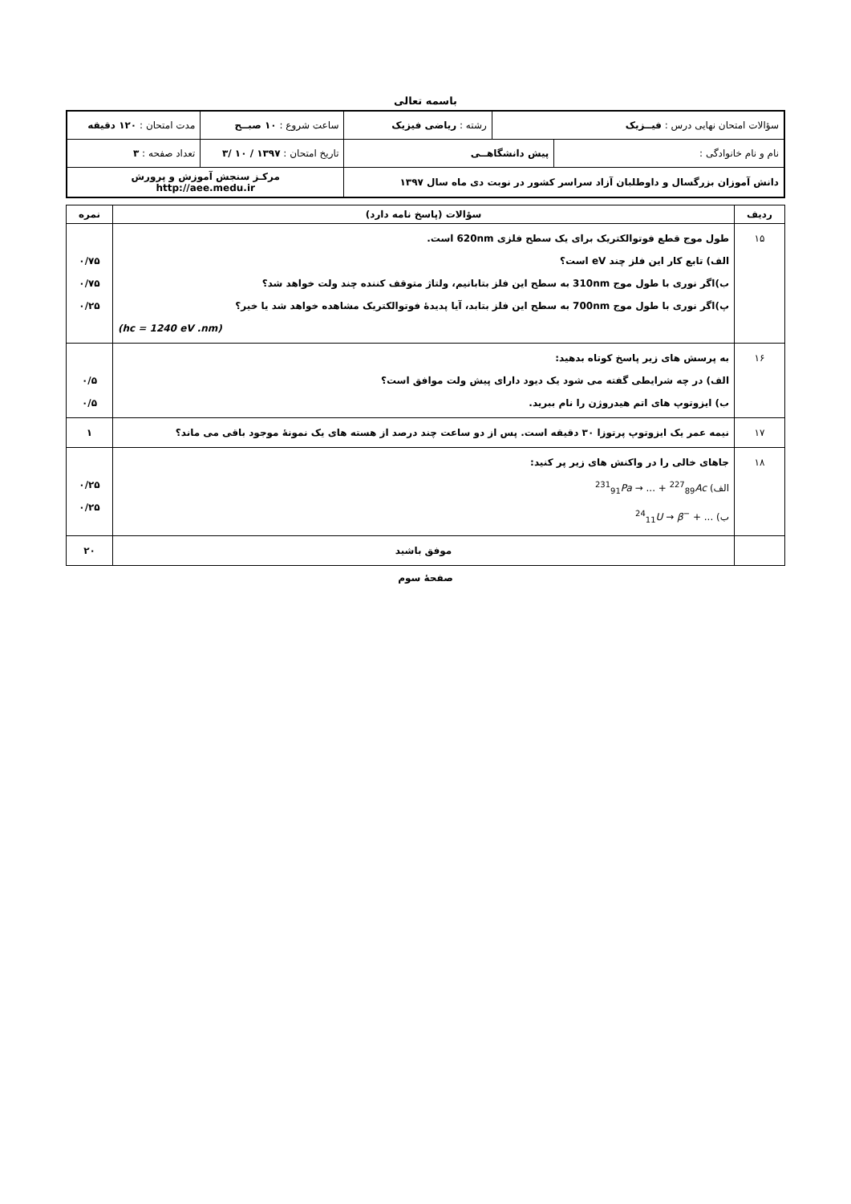باسمه تعالی
| سؤالات امتحان نهایی درس : فیــزیک | | رشته : ریاضی فیزیک | | ساعت شروع : ۱۰ صبــح | مدت امتحان : ۱۲۰ دقیقه |
| نام و نام خانوادگی : | پیش دانشگاهــی | | تاریخ امتحان : ۱۳۹۷ / ۱۰ /۳ | | تعداد صفحه : ۳ |
| دانش آموزان بزرگسال و داوطلبان آزاد سراسر کشور در نوبت دی ماه سال ۱۳۹۷ | | | | مرکـز سنجش آموزش و پرورش http://aee.medu.ir | |
| ردیف | سؤالات (پاسخ نامه دارد) | نمره |
| --- | --- | --- |
| ۱۵ | طول موج قطع فوتوالکتریک برای یک سطح فلزی 620nm است. الف) تابع کار این فلز چند eV است؟ ب)اگر نوری با طول موج 310nm به سطح این فلز بتابانیم، ولتاژ متوقف کننده چند ولت خواهد شد؟ پ)اگر نوری با طول موج 700nm به سطح این فلز بتابد، آیا پدیدهٔ فوتوالکتریک مشاهده خواهد شد یا خیر؟ (hc = 1240 eV .nm) | ۰/۷۵ ۰/۷۵ ۰/۲۵ |
| ۱۶ | به پرسش های زیر پاسخ کوتاه بدهید: الف) در چه شرایطی گفته می شود یک دیود دارای پیش ولت موافق است؟ ب) ایزوتوپ های اتم هیدروژن را نام ببرید. | ۰/۵ ۰/۵ |
| ۱۷ | نیمه عمر یک ایزوتوپ پرتوزا ۳۰ دقیقه است. پس از دو ساعت چند درصد از هسته های یک نمونهٔ موجود باقی می ماند؟ | ۱ |
| ۱۸ | جاهای خالی را در واکنش های زیر پر کنید: الف) <sup>231</sup><sub>91</sub> Pa → ... + <sup>227</sup><sub>89</sub> Ac ب) <sup>24</sup><sub>11</sub> U → β<sup>−</sup> + ... | ۰/۲۵ ۰/۲۵ |
| | موفق باشید | ۲۰ |
صفحهٔ سوم